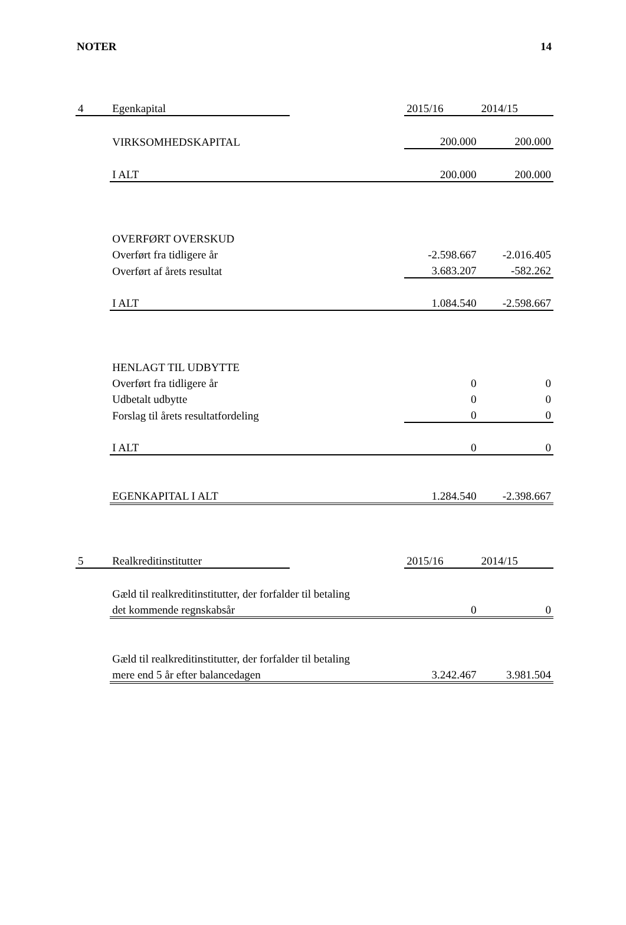NOTER 14
| 4 | Egenkapital | | 2015/16 | 2014/15 |
| | VIRKSOMHEDSKAPITAL | | 200.000 | 200.000 |
| | I ALT | | 200.000 | 200.000 |
| | OVERFØRT OVERSKUD | | | |
| | Overført fra tidligere år | | -2.598.667 | -2.016.405 |
| | Overført af årets resultat | | 3.683.207 | -582.262 |
| | I ALT | | 1.084.540 | -2.598.667 |
| | HENLAGT TIL UDBYTTE | | | |
| | Overført fra tidligere år | | 0 | 0 |
| | Udbetalt udbytte | | 0 | 0 |
| | Forslag til årets resultatfordeling | | 0 | 0 |
| | I ALT | | 0 | 0 |
| | EGENKAPITAL I ALT | | 1.284.540 | -2.398.667 |
| 5 | Realkreditinstitutter | | 2015/16 | 2014/15 |
| | Gæld til realkreditinstitutter, der forfalder til betaling | | | |
| | det kommende regnskabsår | | 0 | 0 |
| | Gæld til realkreditinstitutter, der forfalder til betaling | | | |
| | mere end 5 år efter balancedagen | | 3.242.467 | 3.981.504 |